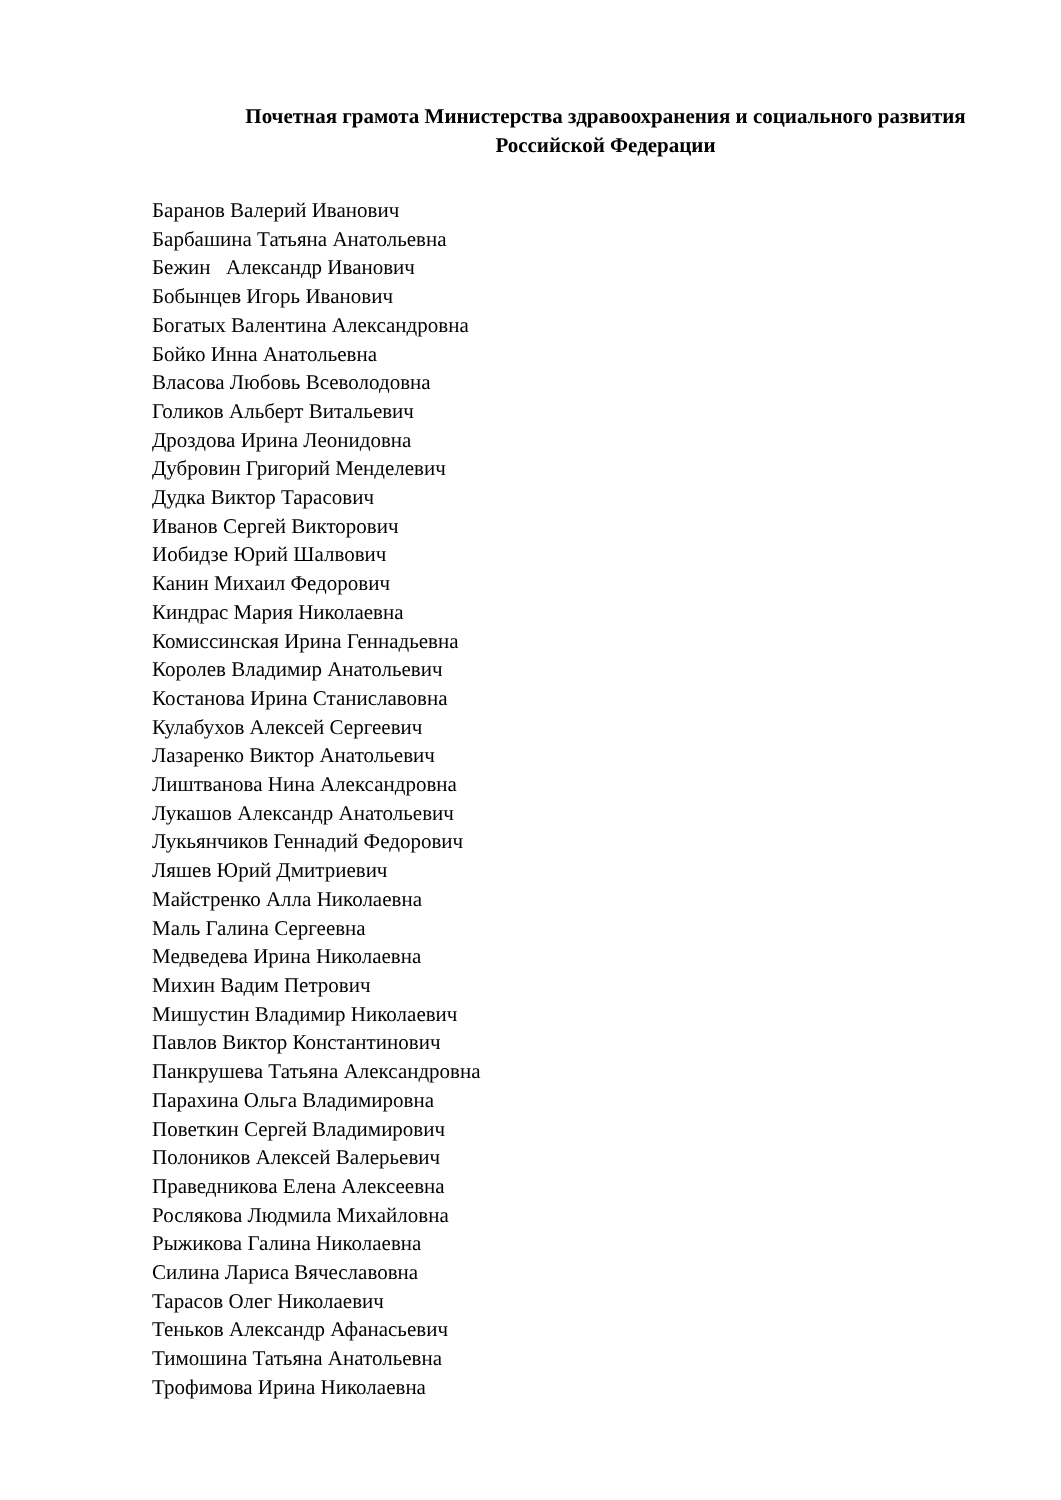Почетная грамота Министерства здравоохранения и социального развития
Российской Федерации
Баранов Валерий Иванович
Барбашина Татьяна Анатольевна
Бежин Александр Иванович
Бобынцев Игорь Иванович
Богатых Валентина Александровна
Бойко Инна Анатольевна
Власова Любовь Всеволодовна
Голиков Альберт Витальевич
Дроздова Ирина Леонидовна
Дубровин Григорий Менделевич
Дудка Виктор Тарасович
Иванов Сергей Викторович
Иобидзе Юрий Шалвович
Канин Михаил Федорович
Киндрас Мария Николаевна
Комиссинская Ирина Геннадьевна
Королев Владимир Анатольевич
Костанова Ирина Станиславовна
Кулабухов Алексей Сергеевич
Лазаренко Виктор Анатольевич
Лиштванова Нина Александровна
Лукашов Александр Анатольевич
Лукьянчиков Геннадий Федорович
Ляшев Юрий Дмитриевич
Майстренко Алла Николаевна
Маль Галина Сергеевна
Медведева Ирина Николаевна
Михин Вадим Петрович
Мишустин Владимир Николаевич
Павлов Виктор Константинович
Панкрушева Татьяна Александровна
Парахина Ольга Владимировна
Поветкин Сергей Владимирович
Полоников Алексей Валерьевич
Праведникова Елена Алексеевна
Рослякова Людмила Михайловна
Рыжикова Галина Николаевна
Силина Лариса Вячеславовна
Тарасов Олег Николаевич
Теньков Александр Афанасьевич
Тимошина Татьяна Анатольевна
Трофимова Ирина Николаевна